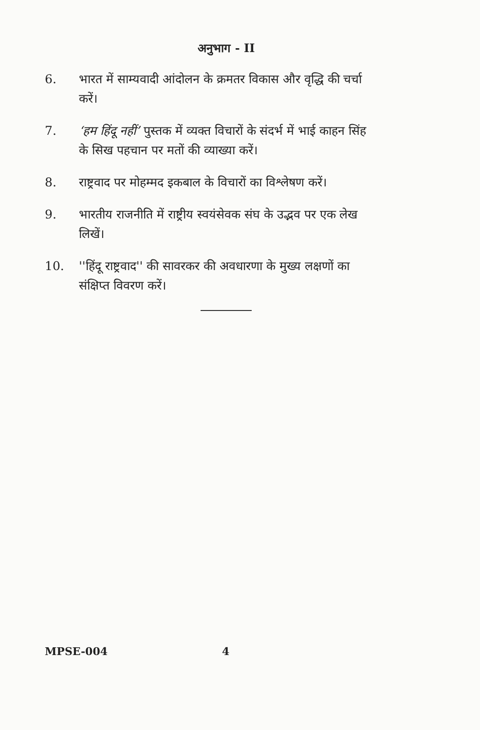अनुभाग - II
6. भारत में साम्यवादी आंदोलन के क्रमतर विकास और वृद्धि की चर्चा करें।
7. ‘हम हिंदू नहीं’ पुस्तक में व्यक्त विचारों के संदर्भ में भाई काहन सिंह के सिख पहचान पर मतों की व्याख्या करें।
8. राष्ट्रवाद पर मोहम्मद इकबाल के विचारों का विश्लेषण करें।
9. भारतीय राजनीति में राष्ट्रीय स्वयंसेवक संघ के उद्भव पर एक लेख लिखें।
10. ''हिंदू राष्ट्रवाद'' की सावरकर की अवधारणा के मुख्य लक्षणों का संक्षिप्त विवरण करें।
MPSE-004 4